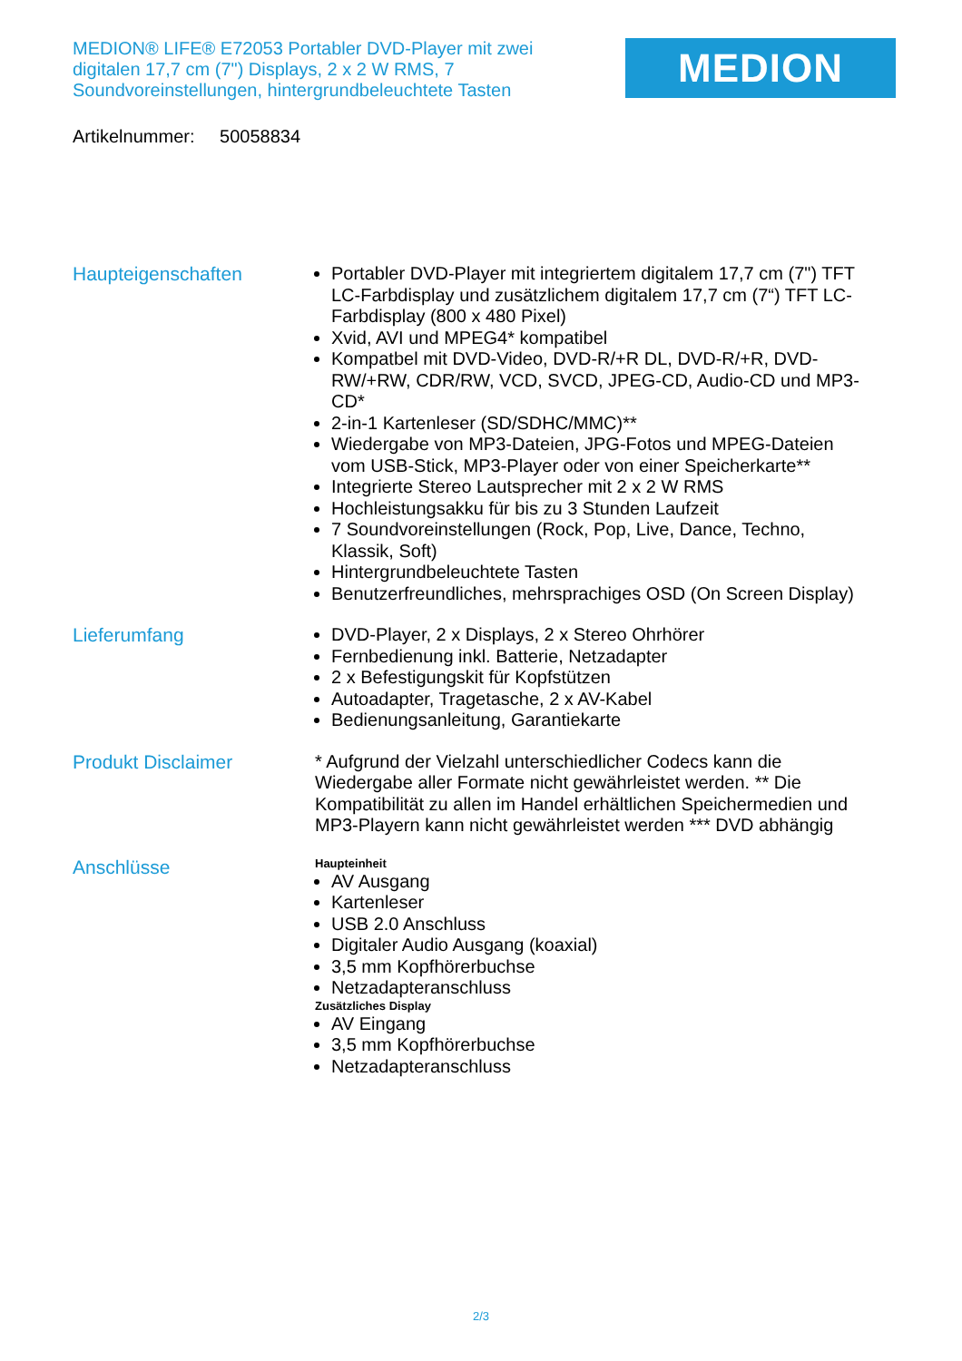MEDION® LIFE® E72053 Portabler DVD-Player mit zwei digitalen 17,7 cm (7") Displays, 2 x 2 W RMS, 7 Soundvoreinstellungen, hintergrundbeleuchtete Tasten
MEDION
Artikelnummer: 50058834
Haupteigenschaften
Portabler DVD-Player mit integriertem digitalem 17,7 cm (7") TFT LC-Farbdisplay und zusätzlichem digitalem 17,7 cm (7“) TFT LC-Farbdisplay (800 x 480 Pixel)
Xvid, AVI und MPEG4* kompatibel
Kompatbel mit DVD-Video, DVD-R/+R DL, DVD-R/+R, DVD-RW/+RW, CDR/RW, VCD, SVCD, JPEG-CD, Audio-CD und MP3-CD*
2-in-1 Kartenleser (SD/SDHC/MMC)**
Wiedergabe von MP3-Dateien, JPG-Fotos und MPEG-Dateien vom USB-Stick, MP3-Player oder von einer Speicherkarte**
Integrierte Stereo Lautsprecher mit 2 x 2 W RMS
Hochleistungsakku für bis zu 3 Stunden Laufzeit
7 Soundvoreinstellungen (Rock, Pop, Live, Dance, Techno, Klassik, Soft)
Hintergrundbeleuchtete Tasten
Benutzerfreundliches, mehrsprachiges OSD (On Screen Display)
Lieferumfang
DVD-Player, 2 x Displays, 2 x Stereo Ohrhörer
Fernbedienung inkl. Batterie, Netzadapter
2 x Befestigungskit für Kopfstützen
Autoadapter, Tragetasche, 2 x AV-Kabel
Bedienungsanleitung, Garantiekarte
Produkt Disclaimer
* Aufgrund der Vielzahl unterschiedlicher Codecs kann die Wiedergabe aller Formate nicht gewährleistet werden. ** Die Kompatibilität zu allen im Handel erhältlichen Speichermedien und MP3-Playern kann nicht gewährleistet werden *** DVD abhängig
Anschlüsse
Haupteinheit
AV Ausgang
Kartenleser
USB 2.0 Anschluss
Digitaler Audio Ausgang (koaxial)
3,5 mm Kopfhörerbuchse
Netzadapteranschluss
Zusätzliches Display
AV Eingang
3,5 mm Kopfhörerbuchse
Netzadapteranschluss
2/3